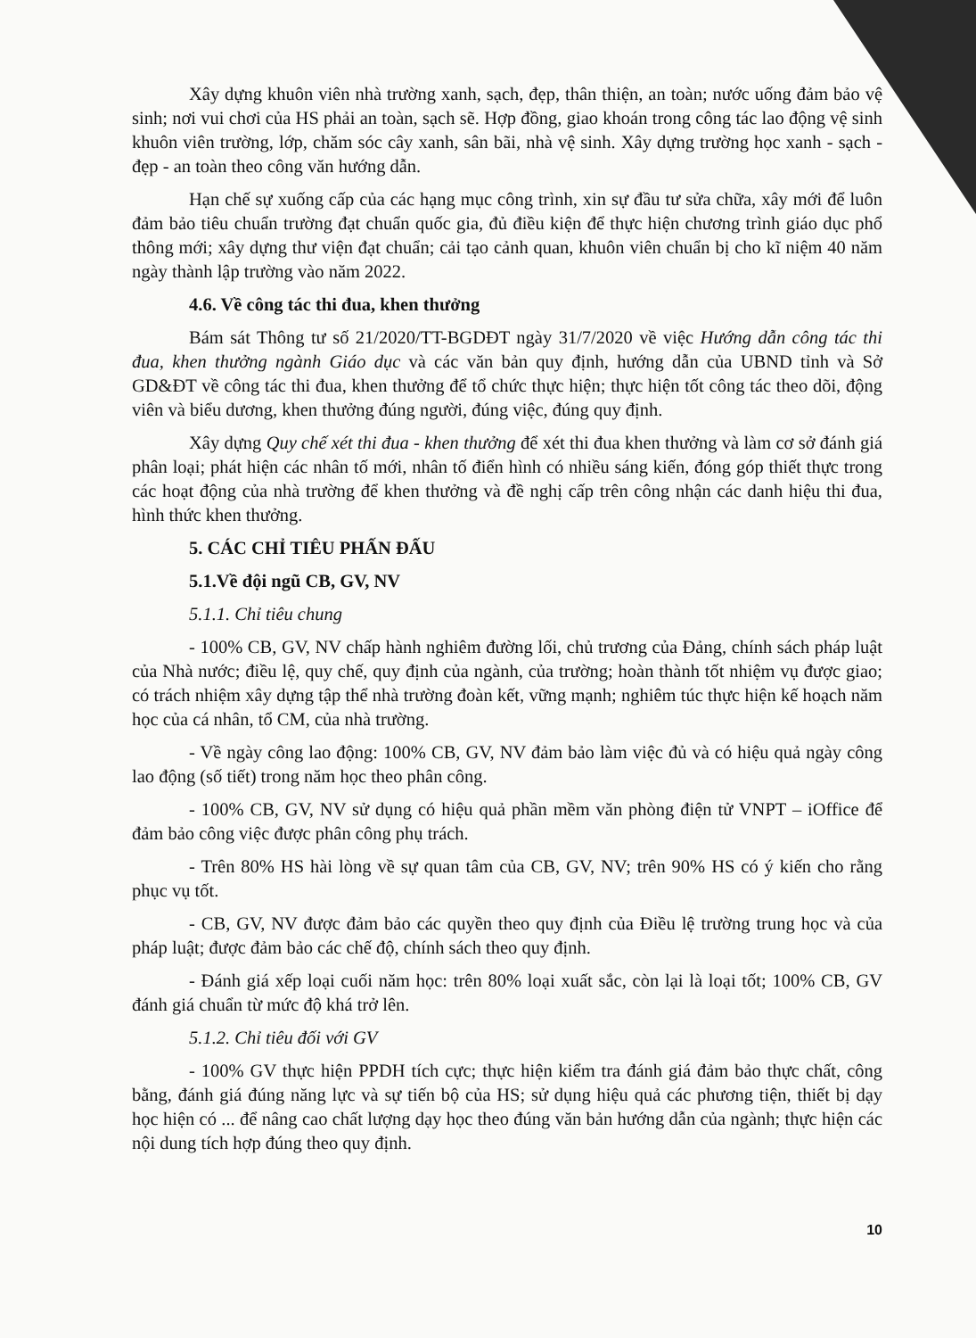Xây dựng khuôn viên nhà trường xanh, sạch, đẹp, thân thiện, an toàn; nước uống đảm bảo vệ sinh; nơi vui chơi của HS phải an toàn, sạch sẽ. Hợp đồng, giao khoán trong công tác lao động vệ sinh khuôn viên trường, lớp, chăm sóc cây xanh, sân bãi, nhà vệ sinh. Xây dựng trường học xanh - sạch - đẹp - an toàn theo công văn hướng dẫn.
Hạn chế sự xuống cấp của các hạng mục công trình, xin sự đầu tư sửa chữa, xây mới để luôn đảm bảo tiêu chuẩn trường đạt chuẩn quốc gia, đủ điều kiện để thực hiện chương trình giáo dục phổ thông mới; xây dựng thư viện đạt chuẩn; cải tạo cảnh quan, khuôn viên chuẩn bị cho kĩ niệm 40 năm ngày thành lập trường vào năm 2022.
4.6. Về công tác thi đua, khen thưởng
Bám sát Thông tư số 21/2020/TT-BGDĐT ngày 31/7/2020 về việc Hướng dẫn công tác thi đua, khen thưởng ngành Giáo dục và các văn bản quy định, hướng dẫn của UBND tỉnh và Sở GD&ĐT về công tác thi đua, khen thưởng để tổ chức thực hiện; thực hiện tốt công tác theo dõi, động viên và biểu dương, khen thưởng đúng người, đúng việc, đúng quy định.
Xây dựng Quy chế xét thi đua - khen thưởng để xét thi đua khen thưởng và làm cơ sở đánh giá phân loại; phát hiện các nhân tố mới, nhân tố điển hình có nhiều sáng kiến, đóng góp thiết thực trong các hoạt động của nhà trường để khen thưởng và đề nghị cấp trên công nhận các danh hiệu thi đua, hình thức khen thưởng.
5. CÁC CHỈ TIÊU PHẤN ĐẤU
5.1.Về đội ngũ CB, GV, NV
5.1.1. Chỉ tiêu chung
- 100% CB, GV, NV chấp hành nghiêm đường lối, chủ trương của Đảng, chính sách pháp luật của Nhà nước; điều lệ, quy chế, quy định của ngành, của trường; hoàn thành tốt nhiệm vụ được giao; có trách nhiệm xây dựng tập thể nhà trường đoàn kết, vững mạnh; nghiêm túc thực hiện kế hoạch năm học của cá nhân, tổ CM, của nhà trường.
- Về ngày công lao động: 100% CB, GV, NV đảm bảo làm việc đủ và có hiệu quả ngày công lao động (số tiết) trong năm học theo phân công.
- 100% CB, GV, NV sử dụng có hiệu quả phần mềm văn phòng điện tử VNPT – iOffice để đảm bảo công việc được phân công phụ trách.
- Trên 80% HS hài lòng về sự quan tâm của CB, GV, NV; trên 90% HS có ý kiến cho rằng phục vụ tốt.
- CB, GV, NV được đảm bảo các quyền theo quy định của Điều lệ trường trung học và của pháp luật; được đảm bảo các chế độ, chính sách theo quy định.
- Đánh giá xếp loại cuối năm học: trên 80% loại xuất sắc, còn lại là loại tốt; 100% CB, GV đánh giá chuẩn từ mức độ khá trở lên.
5.1.2. Chỉ tiêu đối với GV
- 100% GV thực hiện PPDH tích cực; thực hiện kiểm tra đánh giá đảm bảo thực chất, công bằng, đánh giá đúng năng lực và sự tiến bộ của HS; sử dụng hiệu quả các phương tiện, thiết bị dạy học hiện có ... để nâng cao chất lượng dạy học theo đúng văn bản hướng dẫn của ngành; thực hiện các nội dung tích hợp đúng theo quy định.
10